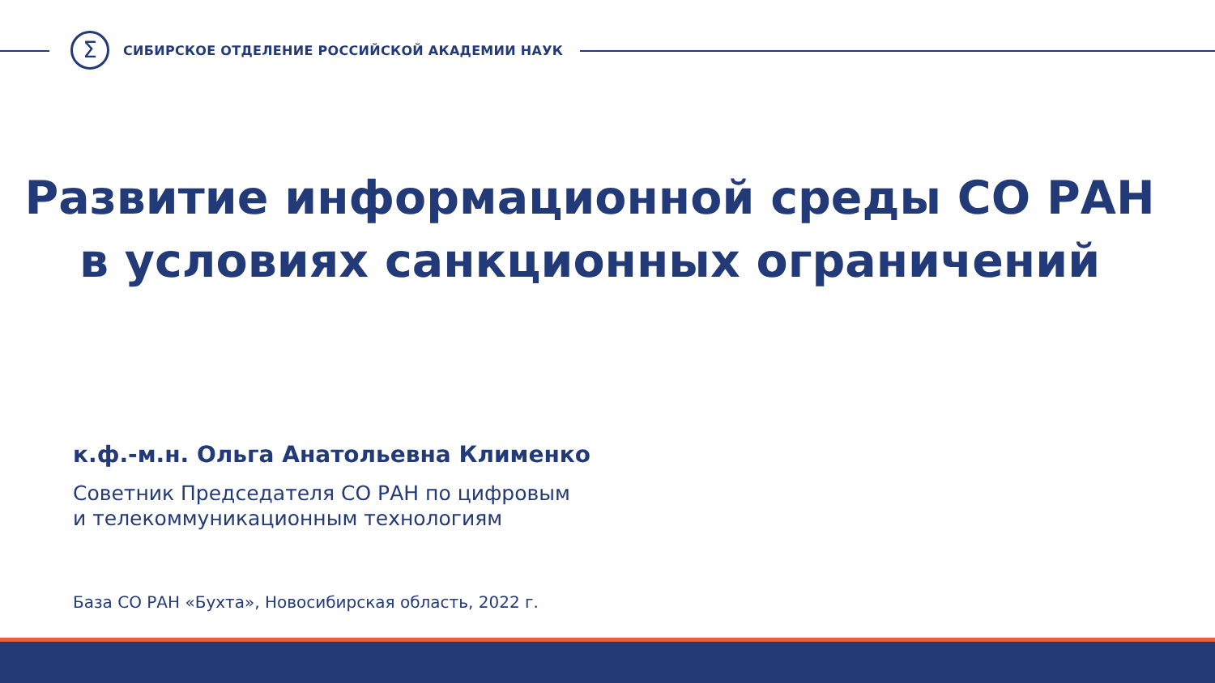Σ
СИБИРСКОЕ ОТДЕЛЕНИЕ РОССИЙСКОЙ АКАДЕМИИ НАУК
Развитие информационной среды СО РАН
в условиях санкционных ограничений
к.ф.-м.н. Ольга Анатольевна Клименко
Советник Председателя СО РАН по цифровым
и телекоммуникационным технологиям
База СО РАН «Бухта», Новосибирская область, 2022 г.